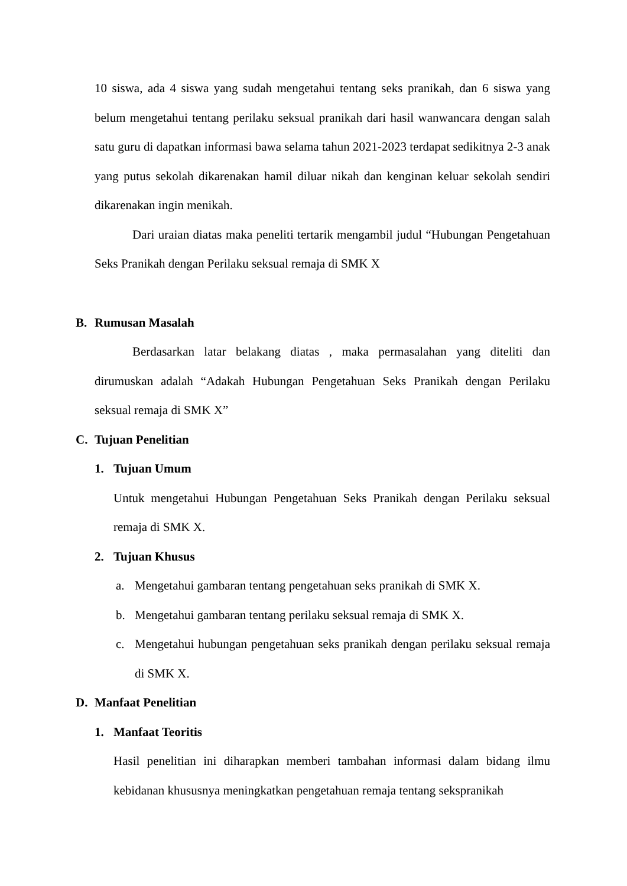10 siswa, ada 4 siswa yang sudah mengetahui tentang seks pranikah, dan 6 siswa yang belum mengetahui tentang perilaku seksual pranikah dari hasil wanwancara dengan salah satu guru di dapatkan informasi bawa selama tahun 2021-2023 terdapat sedikitnya 2-3 anak yang putus sekolah dikarenakan hamil diluar nikah dan kenginan keluar sekolah sendiri dikarenakan ingin menikah.
Dari uraian diatas maka peneliti tertarik mengambil judul “Hubungan Pengetahuan Seks Pranikah dengan Perilaku seksual remaja di SMK X
B. Rumusan Masalah
Berdasarkan latar belakang diatas , maka permasalahan yang diteliti dan dirumuskan adalah “Adakah Hubungan Pengetahuan Seks Pranikah dengan Perilaku seksual remaja di SMK X”
C. Tujuan Penelitian
1. Tujuan Umum
Untuk mengetahui Hubungan Pengetahuan Seks Pranikah dengan Perilaku seksual remaja di SMK X.
2. Tujuan Khusus
a. Mengetahui gambaran tentang pengetahuan seks pranikah di SMK X.
b. Mengetahui gambaran tentang perilaku seksual remaja di SMK X.
c. Mengetahui hubungan pengetahuan seks pranikah dengan perilaku seksual remaja di SMK X.
D. Manfaat Penelitian
1. Manfaat Teoritis
Hasil penelitian ini diharapkan memberi tambahan informasi dalam bidang ilmu kebidanan khususnya meningkatkan pengetahuan remaja tentang sekspranikah